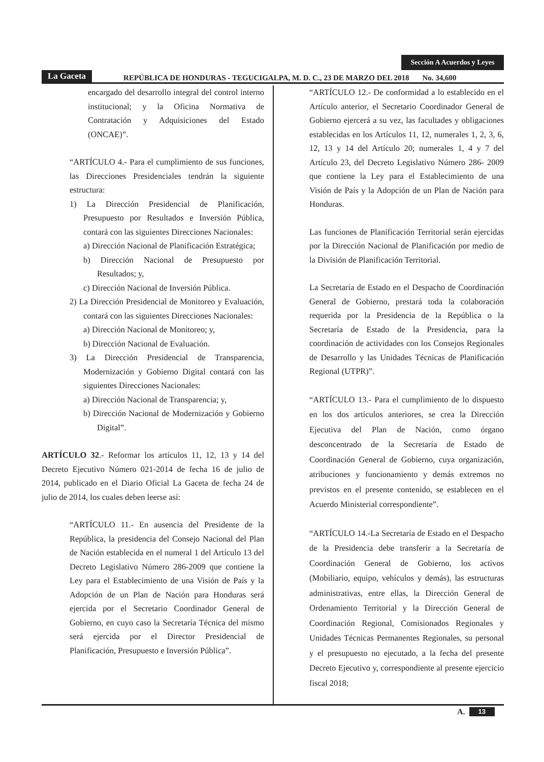Sección A Acuerdos y Leyes
La Gaceta REPÚBLICA DE HONDURAS - TEGUCIGALPA, M. D. C., 23 DE MARZO DEL 2018 No. 34,600
encargado del desarrollo integral del control interno institucional; y la Oficina Normativa de Contratación y Adquisiciones del Estado (ONCAE)”.
“ARTÍCULO 4.- Para el cumplimiento de sus funciones, las Direcciones Presidenciales tendrán la siguiente estructura:
1) La Dirección Presidencial de Planificación, Presupuesto por Resultados e Inversión Pública, contará con las siguientes Direcciones Nacionales:
a) Dirección Nacional de Planificación Estratégica;
b) Dirección Nacional de Presupuesto por Resultados; y,
c) Dirección Nacional de Inversión Pública.
2) La Dirección Presidencial de Monitoreo y Evaluación, contará con las siguientes Direcciones Nacionales:
a) Dirección Nacional de Monitoreo; y,
b) Dirección Nacional de Evaluación.
3) La Dirección Presidencial de Transparencia, Modernización y Gobierno Digital contará con las siguientes Direcciones Nacionales:
a) Dirección Nacional de Transparencia; y,
b) Dirección Nacional de Modernización y Gobierno Digital”.
ARTÍCULO 32.- Reformar los artículos 11, 12, 13 y 14 del Decreto Ejecutivo Número 021-2014 de fecha 16 de julio de 2014, publicado en el Diario Oficial La Gaceta de fecha 24 de julio de 2014, los cuales deben leerse así:
“ARTÍCULO 11.- En ausencia del Presidente de la República, la presidencia del Consejo Nacional del Plan de Nación establecida en el numeral 1 del Artículo 13 del Decreto Legislativo Número 286-2009 que contiene la Ley para el Establecimiento de una Visión de País y la Adopción de un Plan de Nación para Honduras será ejercida por el Secretario Coordinador General de Gobierno, en cuyo caso la Secretaría Técnica del mismo será ejercida por el Director Presidencial de Planificación, Presupuesto e Inversión Pública”.
“ARTÍCULO 12.- De conformidad a lo establecido en el Artículo anterior, el Secretario Coordinador General de Gobierno ejercerá a su vez, las facultades y obligaciones establecidas en los Artículos 11, 12, numerales 1, 2, 3, 6, 12, 13 y 14 del Artículo 20; numerales 1, 4 y 7 del Artículo 23, del Decreto Legislativo Número 286- 2009 que contiene la Ley para el Establecimiento de una Visión de País y la Adopción de un Plan de Nación para Honduras.
Las funciones de Planificación Territorial serán ejercidas por la Dirección Nacional de Planificación por medio de la División de Planificación Territorial.
La Secretaría de Estado en el Despacho de Coordinación General de Gobierno, prestará toda la colaboración requerida por la Presidencia de la República o la Secretaría de Estado de la Presidencia, para la coordinación de actividades con los Consejos Regionales de Desarrollo y las Unidades Técnicas de Planificación Regional (UTPR)”.
“ARTÍCULO 13.- Para el cumplimiento de lo dispuesto en los dos artículos anteriores, se crea la Dirección Ejecutiva del Plan de Nación, como órgano desconcentrado de la Secretaría de Estado de Coordinación General de Gobierno, cuya organización, atribuciones y funcionamiento y demás extremos no previstos en el presente contenido, se establecen en el Acuerdo Ministerial correspondiente”.
“ARTÍCULO 14.-La Secretaría de Estado en el Despacho de la Presidencia debe transferir a la Secretaría de Coordinación General de Gobierno, los activos (Mobiliario, equipo, vehículos y demás), las estructuras administrativas, entre ellas, la Dirección General de Ordenamiento Territorial y la Dirección General de Coordinación Regional, Comisionados Regionales y Unidades Técnicas Permanentes Regionales, su personal y el presupuesto no ejecutado, a la fecha del presente Decreto Ejecutivo y, correspondiente al presente ejercicio fiscal 2018;
A. 13